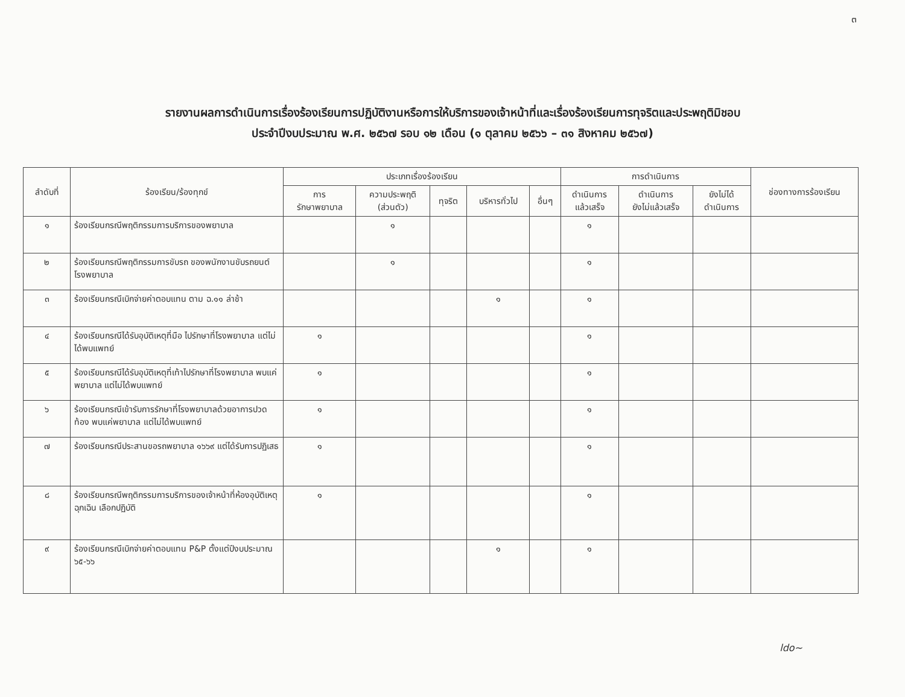๓
รายงานผลการดำเนินการเรื่องร้องเรียนการปฏิบัติงานหรือการให้บริการของเจ้าหน้าที่และเรื่องร้องเรียนการทุจริตและประพฤติมิชอบ
ประจำปีงบประมาณ พ.ศ. ๒๕๖๗ รอบ ๑๒ เดือน (๑ ตุลาคม ๒๕๖๖ – ๓๑ สิงหาคม ๒๕๖๗)
| ลำดับที่ | ร้องเรียน/ร้องทุกข์ | ประเภทเรื่องร้องเรียน | | | | | การดำเนินการ | | | ช่องทางการร้องเรียน |
| --- | --- | --- | --- | --- | --- | --- | --- | --- | --- | --- |
| | | การ รักษาพยาบาล | ความประพฤติ (ส่วนตัว) | ทุจริต | บริหารทั่วไป | อื่นๆ | ดำเนินการ แล้วเสร็จ | ดำเนินการ ยังไม่แล้วเสร็จ | ยังไม่ได้ ดำเนินการ | |
| ๑ | ร้องเรียนกรณีพฤติกรรมการบริการของพยาบาล | | ๑ | | | | ๑ | | | |
| ๒ | ร้องเรียนกรณีพฤติกรรมการขับรถ ของพนักงานขับรถยนต์โรงพยาบาล | | ๑ | | | | ๑ | | | |
| ๓ | ร้องเรียนกรณีเบิกจ่ายค่าตอบแทน ตาม ฉ.๑๑ ล่าช้า | | | | ๑ | | ๑ | | | |
| ๔ | ร้องเรียนกรณีได้รับอุบัติเหตุที่มือ ไปรักษาที่โรงพยาบาล แต่ไม่ได้พบแพทย์ | ๑ | | | | | ๑ | | | |
| ๕ | ร้องเรียนกรณีได้รับอุบัติเหตุที่เท้าไปรักษาที่โรงพยาบาล พบแค่พยาบาล แต่ไม่ได้พบแพทย์ | ๑ | | | | | ๑ | | | |
| ๖ | ร้องเรียนกรณีเข้ารับการรักษาที่โรงพยาบาลด้วยอาการปวดท้อง พบแค่พยาบาล แต่ไม่ได้พบแพทย์ | ๑ | | | | | ๑ | | | |
| ๗ | ร้องเรียนกรณีประสานขอรถพยาบาล ๑๖๖๙ แต่ได้รับการปฏิเสธ | ๑ | | | | | ๑ | | | |
| ๘ | ร้องเรียนกรณีพฤติกรรมการบริการของเจ้าหน้าที่ห้องอุบัติเหตุฉุกเฉิน เลือกปฏิบัติ | ๑ | | | | | ๑ | | | |
| ๙ | ร้องเรียนกรณีเบิกจ่ายค่าตอบแทน P&P ตั้งแต่ปีงบประมาณ ๖๕-๖๖ | | | | ๑ | | ๑ | | | |
ldo~